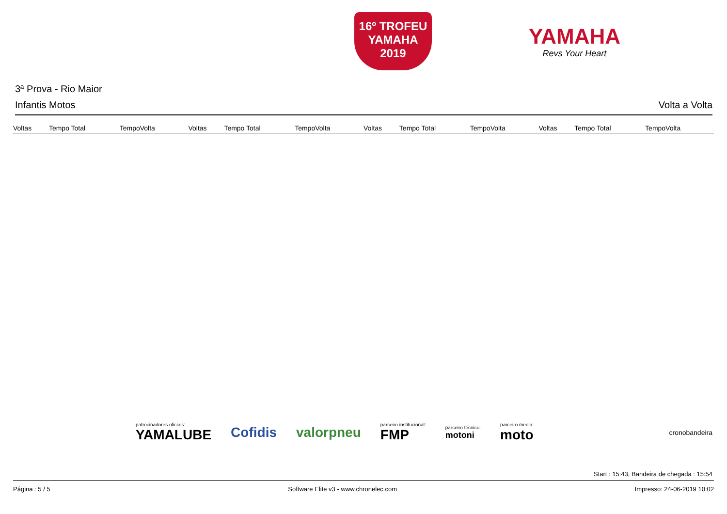16º TROFEU
YAMAHA
2019
YAMAHA
Revs Your Heart
3ª Prova - Rio Maior
Infantis Motos Volta a Volta
| Voltas | Tempo Total | TempoVolta | Voltas | Tempo Total | TempoVolta | Voltas | Tempo Total | TempoVolta | Voltas | Tempo Total | TempoVolta |
| --- | --- | --- | --- | --- | --- | --- | --- | --- | --- | --- | --- |
patrocinadores oficiais:
YAMALUBE
Cofidis valorpneu
parceiro institucional:
FMP
parceiro técnico:
motoni
parceiro media:
moto
cronobandeira
Start : 15:43, Bandeira de chegada : 15:54
Página : 5 / 5 Software Elite v3 - www.chronelec.com Impresso: 24-06-2019 10:02